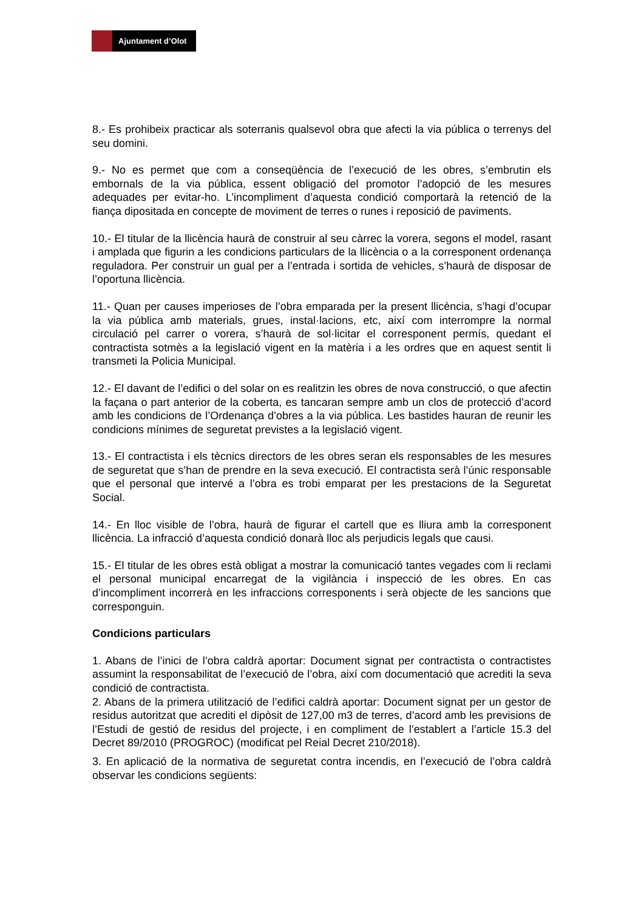Ajuntament d’Olot
8.- Es prohibeix practicar als soterranis qualsevol obra que afecti la via pública o terrenys del seu domini.
9.- No es permet que com a conseqüència de l’execució de les obres, s’embrutin els embornals de la via pública, essent obligació del promotor l’adopció de les mesures adequades per evitar-ho. L’incompliment d’aquesta condició comportarà la retenció de la fiança dipositada en concepte de moviment de terres o runes i reposició de paviments.
10.- El titular de la llicència haurà de construir al seu càrrec la vorera, segons el model, rasant i amplada que figurin a les condicions particulars de la llicència o a la corresponent ordenança reguladora. Per construir un gual per a l’entrada i sortida de vehicles, s’haurà de disposar de l’oportuna llicència.
11.- Quan per causes imperioses de l’obra emparada per la present llicència, s’hagi d’ocupar la via pública amb materials, grues, instal·lacions, etc, així com interrompre la normal circulació pel carrer o vorera, s’haurà de sol·licitar el corresponent permís, quedant el contractista sotmès a la legislació vigent en la matèria i a les ordres que en aquest sentit li transmeti la Policia Municipal.
12.- El davant de l’edifici o del solar on es realitzin les obres de nova construcció, o que afectin la façana o part anterior de la coberta, es tancaran sempre amb un clos de protecció d’acord amb les condicions de l’Ordenança d’obres a la via pública. Les bastides hauran de reunir les condicions mínimes de seguretat previstes a la legislació vigent.
13.- El contractista i els tècnics directors de les obres seran els responsables de les mesures de seguretat que s’han de prendre en la seva execució. El contractista serà l’únic responsable que el personal que intervé a l’obra es trobi emparat per les prestacions de la Seguretat Social.
14.- En lloc visible de l’obra, haurà de figurar el cartell que es lliura amb la corresponent llicència. La infracció d’aquesta condició donarà lloc als perjudicis legals que causi.
15.- El titular de les obres està obligat a mostrar la comunicació tantes vegades com li reclami el personal municipal encarregat de la vigilància i inspecció de les obres. En cas d’incompliment incorrerà en les infraccions corresponents i serà objecte de les sancions que corresponguin.
Condicions particulars
1. Abans de l’inici de l’obra caldrà aportar: Document signat per contractista o contractistes assumint la responsabilitat de l’execució de l’obra, així com documentació que acrediti la seva condició de contractista.
2. Abans de la primera utilització de l’edifici caldrà aportar: Document signat per un gestor de residus autoritzat que acrediti el dipòsit de 127,00 m3 de terres, d’acord amb les previsions de l’Estudi de gestió de residus del projecte, i en compliment de l’establert a l’article 15.3 del Decret 89/2010 (PROGROC) (modificat pel Reial Decret 210/2018).
3. En aplicació de la normativa de seguretat contra incendis, en l’execució de l’obra caldrà observar les condicions següents: